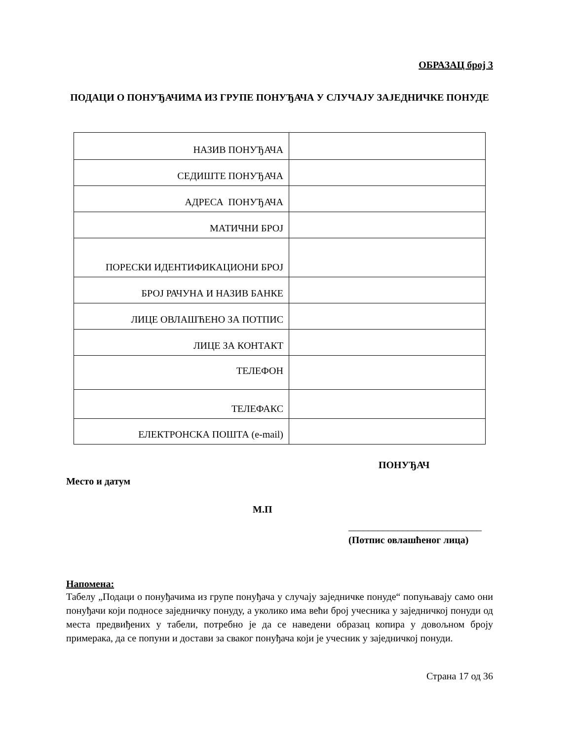ОБРАЗАЦ број 3
ПОДАЦИ О ПОНУЂАЧИМА ИЗ ГРУПЕ ПОНУЂАЧА У СЛУЧАЈУ ЗАЈЕДНИЧКЕ ПОНУДЕ
| НАЗИВ ПОНУЂАЧА | |
| СЕДИШТЕ ПОНУЂАЧА | |
| АДРЕСА ПОНУЂАЧА | |
| МАТИЧНИ БРОЈ | |
| ПОРЕСКИ ИДЕНТИФИКАЦИОНИ БРОЈ | |
| БРОЈ РАЧУНА И НАЗИВ БАНКЕ | |
| ЛИЦЕ ОВЛАШЋЕНО ЗА ПОТПИС | |
| ЛИЦЕ ЗА КОНТАКТ | |
| ТЕЛЕФОН | |
| ТЕЛЕФАКС | |
| ЕЛЕКТРОНСКА ПОШТА (e-mail) | |
ПОНУЂАЧ
Место и датум
М.П
___________________________
(Потпис овлашћеног лица)
Напомена:
Табелу „Подаци о понуђачима из групе понуђача у случају заједничке понуде“ попуњавају само они понуђачи који подносе заједничку понуду, а уколико има већи број учесника у заједничкој понуди од места предвиђених у табели, потребно је да се наведени образац копира у довољном броју примерака, да се попуни и достави за сваког понуђача који је учесник у заједничкој понуди.
Страна 17 од 36